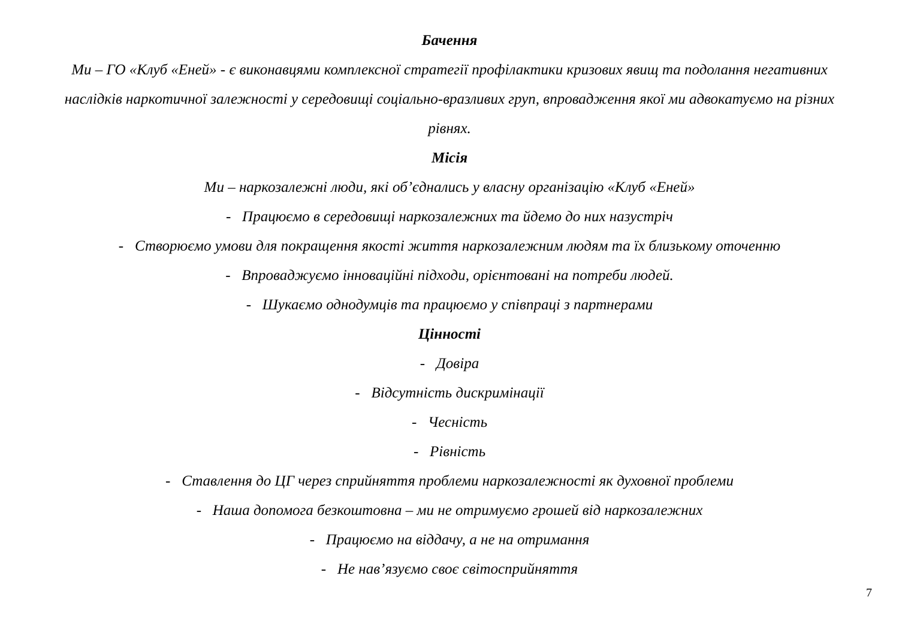Бачення
Ми – ГО «Клуб «Еней» - є виконавцями комплексної стратегії профілактики кризових явищ та подолання негативних наслідків наркотичної залежності у середовищі соціально-вразливих груп, впровадження якої ми адвокатуємо на різних рівнях.
Місія
Ми – наркозалежні люди, які об’єднались у власну організацію «Клуб «Еней»
- Працюємо в середовищі наркозалежних та йдемо до них назустріч
- Створюємо умови для покращення якості життя наркозалежним людям та їх близькому оточенню
- Впроваджуємо інноваційні підходи, орієнтовані на потреби людей.
- Шукаємо однодумців та працюємо у співпраці з партнерами
Цінності
- Довіра
- Відсутність дискримінації
- Чесність
- Рівність
- Ставлення до ЦГ через сприйняття проблеми наркозалежності як духовної проблеми
- Наша допомога безкоштовна – ми не отримуємо грошей від наркозалежних
- Працюємо на віддачу, а не на отримання
- Не нав’язуємо своє світосприйняття
7